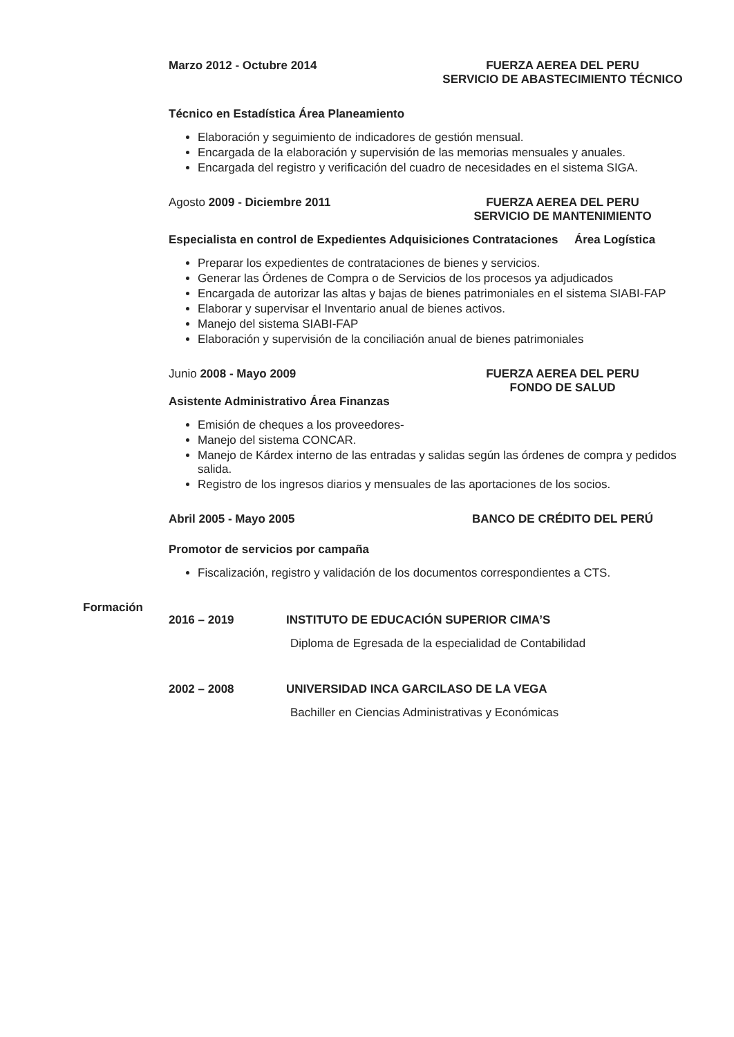Marzo 2012 - Octubre 2014 FUERZA AEREA DEL PERU
SERVICIO DE ABASTECIMIENTO TÉCNICO
Técnico en Estadística Área Planeamiento
Elaboración y seguimiento de indicadores de gestión mensual.
Encargada de la elaboración y supervisión de las memorias mensuales y anuales.
Encargada del registro y verificación del cuadro de necesidades en el sistema SIGA.
Agosto 2009 - Diciembre 2011 FUERZA AEREA DEL PERU
SERVICIO DE MANTENIMIENTO
Especialista en control de Expedientes Adquisiciones Contrataciones Área Logística
Preparar los expedientes de contrataciones de bienes y servicios.
Generar las Órdenes de Compra o de Servicios de los procesos ya adjudicados
Encargada de autorizar las altas y bajas de bienes patrimoniales en el sistema SIABI-FAP
Elaborar y supervisar el Inventario anual de bienes activos.
Manejo del sistema SIABI-FAP
Elaboración y supervisión de la conciliación anual de bienes patrimoniales
Junio 2008 - Mayo 2009 FUERZA AEREA DEL PERU
FONDO DE SALUD
Asistente Administrativo Área Finanzas
Emisión de cheques a los proveedores-
Manejo del sistema CONCAR.
Manejo de Kárdex interno de las entradas y salidas según las órdenes de compra y pedidos salida.
Registro de los ingresos diarios y mensuales de las aportaciones de los socios.
Abril 2005 - Mayo 2005 BANCO DE CRÉDITO DEL PERÚ
Promotor de servicios por campaña
Fiscalización, registro y validación de los documentos correspondientes a CTS.
Formación
2016 – 2019 INSTITUTO DE EDUCACIÓN SUPERIOR CIMA’S
Diploma de Egresada de la especialidad de Contabilidad
2002 – 2008 UNIVERSIDAD INCA GARCILASO DE LA VEGA
Bachiller en Ciencias Administrativas y Económicas